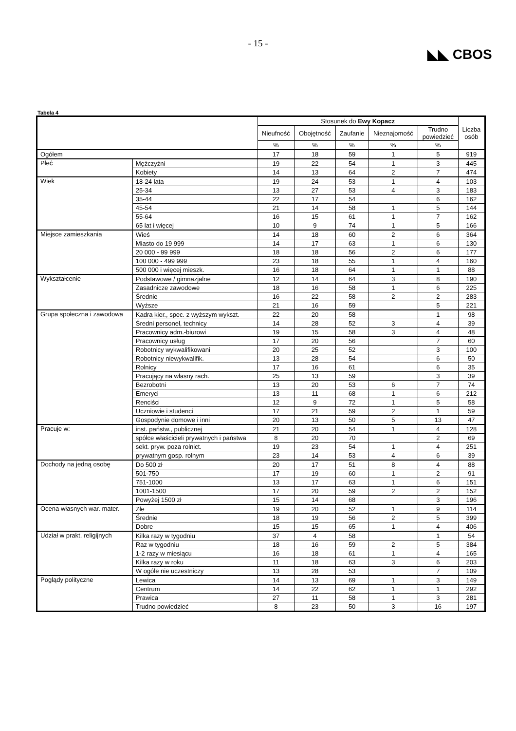- 15 -
◣◣ CBOS
Tabela 4
| | | Stosunek do Ewy Kopacz | | | | | Liczba osób |
| --- | --- | --- | --- | --- | --- | --- | --- |
| | | Nieufność | Obojętność | Zaufanie | Nieznajomość | Trudno powiedzieć | |
| | | % | % | % | % | % | |
| Ogółem | | 17 | 18 | 59 | 1 | 5 | 919 |
| Płeć | Mężczyźni | 19 | 22 | 54 | 1 | 3 | 445 |
| | Kobiety | 14 | 13 | 64 | 2 | 7 | 474 |
| Wiek | 18-24 lata | 19 | 24 | 53 | 1 | 4 | 103 |
| | 25-34 | 13 | 27 | 53 | 4 | 3 | 183 |
| | 35-44 | 22 | 17 | 54 | | 6 | 162 |
| | 45-54 | 21 | 14 | 58 | 1 | 5 | 144 |
| | 55-64 | 16 | 15 | 61 | 1 | 7 | 162 |
| | 65 lat i więcej | 10 | 9 | 74 | 1 | 5 | 166 |
| Miejsce zamieszkania | Wieś | 14 | 18 | 60 | 2 | 6 | 364 |
| | Miasto do 19 999 | 14 | 17 | 63 | 1 | 6 | 130 |
| | 20 000 - 99 999 | 18 | 18 | 56 | 2 | 6 | 177 |
| | 100 000 - 499 999 | 23 | 18 | 55 | 1 | 4 | 160 |
| | 500 000 i więcej mieszk. | 16 | 18 | 64 | 1 | 1 | 88 |
| Wykształcenie | Podstawowe / gimnazjalne | 12 | 14 | 64 | 3 | 8 | 190 |
| | Zasadnicze zawodowe | 18 | 16 | 58 | 1 | 6 | 225 |
| | Średnie | 16 | 22 | 58 | 2 | 2 | 283 |
| | Wyższe | 21 | 16 | 59 | | 5 | 221 |
| Grupa społeczna i zawodowa | Kadra kier., spec. z wyższym wykszt. | 22 | 20 | 58 | | 1 | 98 |
| | Średni personel, technicy | 14 | 28 | 52 | 3 | 4 | 39 |
| | Pracownicy adm.-biurowi | 19 | 15 | 58 | 3 | 4 | 48 |
| | Pracownicy usług | 17 | 20 | 56 | | 7 | 60 |
| | Robotnicy wykwalifikowani | 20 | 25 | 52 | | 3 | 100 |
| | Robotnicy niewykwalifik. | 13 | 28 | 54 | | 6 | 50 |
| | Rolnicy | 17 | 16 | 61 | | 6 | 35 |
| | Pracujący na własny rach. | 25 | 13 | 59 | | 3 | 39 |
| | Bezrobotni | 13 | 20 | 53 | 6 | 7 | 74 |
| | Emeryci | 13 | 11 | 68 | 1 | 6 | 212 |
| | Renciści | 12 | 9 | 72 | 1 | 5 | 58 |
| | Uczniowie i studenci | 17 | 21 | 59 | 2 | 1 | 59 |
| | Gospodynie domowe i inni | 20 | 13 | 50 | 5 | 13 | 47 |
| Pracuje w: | inst. państw., publicznej | 21 | 20 | 54 | 1 | 4 | 128 |
| | spółce właścicieli prywatnych i państwa | 8 | 20 | 70 | | 2 | 69 |
| | sekt. pryw. poza rolnict. | 19 | 23 | 54 | 1 | 4 | 251 |
| | prywatnym gosp. rolnym | 23 | 14 | 53 | 4 | 6 | 39 |
| Dochody na jedną osobę | Do 500 zł | 20 | 17 | 51 | 8 | 4 | 88 |
| | 501-750 | 17 | 19 | 60 | 1 | 2 | 91 |
| | 751-1000 | 13 | 17 | 63 | 1 | 6 | 151 |
| | 1001-1500 | 17 | 20 | 59 | 2 | 2 | 152 |
| | Powyżej 1500 zł | 15 | 14 | 68 | | 3 | 196 |
| Ocena własnych war. mater. | Złe | 19 | 20 | 52 | 1 | 9 | 114 |
| | Średnie | 18 | 19 | 56 | 2 | 5 | 399 |
| | Dobre | 15 | 15 | 65 | 1 | 4 | 406 |
| Udział w prakt. religijnych | Kilka razy w tygodniu | 37 | 4 | 58 | | 1 | 54 |
| | Raz w tygodniu | 18 | 16 | 59 | 2 | 5 | 384 |
| | 1-2 razy w miesiącu | 16 | 18 | 61 | 1 | 4 | 165 |
| | Kilka razy w roku | 11 | 18 | 63 | 3 | 6 | 203 |
| | W ogóle nie uczestniczy | 13 | 28 | 53 | | 7 | 109 |
| Poglądy polityczne | Lewica | 14 | 13 | 69 | 1 | 3 | 149 |
| | Centrum | 14 | 22 | 62 | 1 | 1 | 292 |
| | Prawica | 27 | 11 | 58 | 1 | 3 | 281 |
| | Trudno powiedzieć | 8 | 23 | 50 | 3 | 16 | 197 |